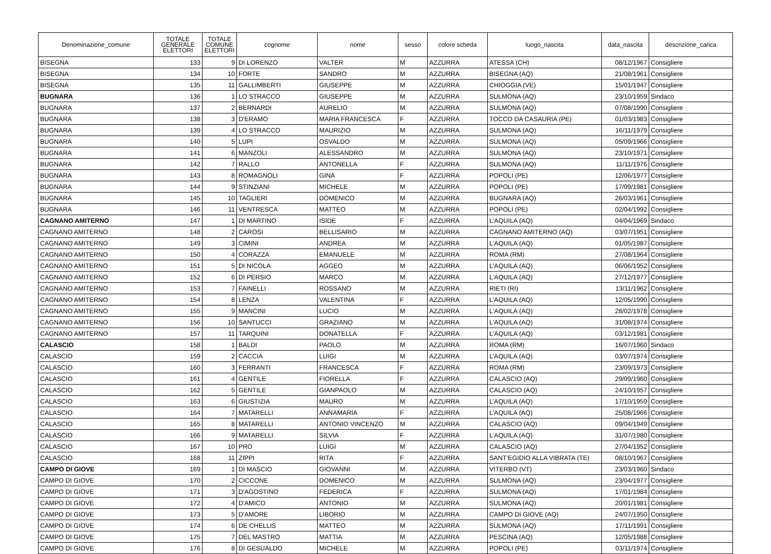| Denominazione_comune | TOTALE GENERALE ELETTORI | TOTALE COMUNE ELETTORI | cognome | nome | sesso | colore scheda | luogo_nascita | data_nascita | descrizione_carica |
| --- | --- | --- | --- | --- | --- | --- | --- | --- | --- |
| BISEGNA | 133 | 9 | DI LORENZO | VALTER | M | AZZURRA | ATESSA (CH) | 08/12/1967 | Consigliere |
| BISEGNA | 134 | 10 | FORTE | SANDRO | M | AZZURRA | BISEGNA (AQ) | 21/08/1961 | Consigliere |
| BISEGNA | 135 | 11 | GALLIMBERTI | GIUSEPPE | M | AZZURRA | CHIOGGIA (VE) | 15/01/1947 | Consigliere |
| BUGNARA | 136 | 1 | LO STRACCO | GIUSEPPE | M | AZZURRA | SULMONA (AQ) | 23/10/1959 | Sindaco |
| BUGNARA | 137 | 2 | BERNARDI | AURELIO | M | AZZURRA | SULMONA (AQ) | 07/08/1990 | Consigliere |
| BUGNARA | 138 | 3 | D'ERAMO | MARIA FRANCESCA | F | AZZURRA | TOCCO DA CASAURIA (PE) | 01/03/1983 | Consigliere |
| BUGNARA | 139 | 4 | LO STRACCO | MAURIZIO | M | AZZURRA | SULMONA (AQ) | 16/11/1979 | Consigliere |
| BUGNARA | 140 | 5 | LUPI | OSVALDO | M | AZZURRA | SULMONA (AQ) | 05/09/1966 | Consigliere |
| BUGNARA | 141 | 6 | MANZOLI | ALESSANDRO | M | AZZURRA | SULMONA (AQ) | 23/10/1971 | Consigliere |
| BUGNARA | 142 | 7 | RALLO | ANTONELLA | F | AZZURRA | SULMONA (AQ) | 11/11/1976 | Consigliere |
| BUGNARA | 143 | 8 | ROMAGNOLI | GINA | F | AZZURRA | POPOLI (PE) | 12/06/1977 | Consigliere |
| BUGNARA | 144 | 9 | STINZIANI | MICHELE | M | AZZURRA | POPOLI (PE) | 17/09/1981 | Consigliere |
| BUGNARA | 145 | 10 | TAGLIERI | DOMENICO | M | AZZURRA | BUGNARA (AQ) | 26/03/1961 | Consigliere |
| BUGNARA | 146 | 11 | VENTRESCA | MATTEO | M | AZZURRA | POPOLI (PE) | 02/04/1992 | Consigliere |
| CAGNANO AMITERNO | 147 | 1 | DI MARTINO | ISIDE | F | AZZURRA | L'AQUILA (AQ) | 04/04/1969 | Sindaco |
| CAGNANO AMITERNO | 148 | 2 | CAROSI | BELLISARIO | M | AZZURRA | CAGNANO AMITERNO (AQ) | 03/07/1951 | Consigliere |
| CAGNANO AMITERNO | 149 | 3 | CIMINI | ANDREA | M | AZZURRA | L'AQUILA (AQ) | 01/05/1987 | Consigliere |
| CAGNANO AMITERNO | 150 | 4 | CORAZZA | EMANUELE | M | AZZURRA | ROMA (RM) | 27/08/1964 | Consigliere |
| CAGNANO AMITERNO | 151 | 5 | DI NICOLA | AGGEO | M | AZZURRA | L'AQUILA (AQ) | 06/06/1952 | Consigliere |
| CAGNANO AMITERNO | 152 | 6 | DI PERSIO | MARCO | M | AZZURRA | L'AQUILA (AQ) | 27/12/1977 | Consigliere |
| CAGNANO AMITERNO | 153 | 7 | FAINELLI | ROSSANO | M | AZZURRA | RIETI (RI) | 13/11/1962 | Consigliere |
| CAGNANO AMITERNO | 154 | 8 | LENZA | VALENTINA | F | AZZURRA | L'AQUILA (AQ) | 12/05/1990 | Consigliere |
| CAGNANO AMITERNO | 155 | 9 | MANCINI | LUCIO | M | AZZURRA | L'AQUILA (AQ) | 28/02/1978 | Consigliere |
| CAGNANO AMITERNO | 156 | 10 | SANTUCCI | GRAZIANO | M | AZZURRA | L'AQUILA (AQ) | 31/08/1974 | Consigliere |
| CAGNANO AMITERNO | 157 | 11 | TARQUINI | DONATELLA | F | AZZURRA | L'AQUILA (AQ) | 03/12/1981 | Consigliere |
| CALASCIO | 158 | 1 | BALDI | PAOLO | M | AZZURRA | ROMA (RM) | 16/07/1960 | Sindaco |
| CALASCIO | 159 | 2 | CACCIA | LUIGI | M | AZZURRA | L’AQUILA (AQ) | 03/07/1974 | Consigliere |
| CALASCIO | 160 | 3 | FERRANTI | FRANCESCA | F | AZZURRA | ROMA (RM) | 23/09/1973 | Consigliere |
| CALASCIO | 161 | 4 | GENTILE | FIORELLA | F | AZZURRA | CALASCIO (AQ) | 29/09/1960 | Consigliere |
| CALASCIO | 162 | 5 | GENTILE | GIANPAOLO | M | AZZURRA | CALASCIO (AQ) | 24/10/1957 | Consigliere |
| CALASCIO | 163 | 6 | GIUSTIZIA | MAURO | M | AZZURRA | L’AQUILA (AQ) | 17/10/1959 | Consigliere |
| CALASCIO | 164 | 7 | MATARELLI | ANNAMARIA | F | AZZURRA | L’AQUILA (AQ) | 25/08/1966 | Consigliere |
| CALASCIO | 165 | 8 | MATARELLI | ANTONIO VINCENZO | M | AZZURRA | CALASCIO (AQ) | 09/04/1949 | Consigliere |
| CALASCIO | 166 | 9 | MATARELLI | SILVIA | F | AZZURRA | L’AQUILA (AQ) | 31/07/1980 | Consigliere |
| CALASCIO | 167 | 10 | PRO | LUIGI | M | AZZURRA | CALASCIO (AQ) | 27/04/1952 | Consigliere |
| CALASCIO | 168 | 11 | ZIPPI | RITA | F | AZZURRA | SANT’EGIDIO ALLA VIBRATA (TE) | 08/10/1967 | Consigliere |
| CAMPO DI GIOVE | 169 | 1 | DI MASCIO | GIOVANNI | M | AZZURRA | VITERBO (VT) | 23/03/1960 | Sindaco |
| CAMPO DI GIOVE | 170 | 2 | CICCONE | DOMENICO | M | AZZURRA | SULMONA (AQ) | 23/04/1977 | Consigliere |
| CAMPO DI GIOVE | 171 | 3 | D'AGOSTINO | FEDERICA | F | AZZURRA | SULMONA (AQ) | 17/01/1984 | Consigliere |
| CAMPO DI GIOVE | 172 | 4 | D'AMICO | ANTONIO | M | AZZURRA | SULMONA (AQ) | 20/01/1981 | Consigliere |
| CAMPO DI GIOVE | 173 | 5 | D'AMORE | LIBORIO | M | AZZURRA | CAMPO DI GIOVE (AQ) | 24/07/1950 | Consigliere |
| CAMPO DI GIOVE | 174 | 6 | DE CHELLIS | MATTEO | M | AZZURRA | SULMONA (AQ) | 17/11/1991 | Consigliere |
| CAMPO DI GIOVE | 175 | 7 | DEL MASTRO | MATTIA | M | AZZURRA | PESCINA (AQ) | 12/05/1988 | Consigliere |
| CAMPO DI GIOVE | 176 | 8 | DI GESUALDO | MICHELE | M | AZZURRA | POPOLI (PE) | 03/11/1974 | Consigliere |